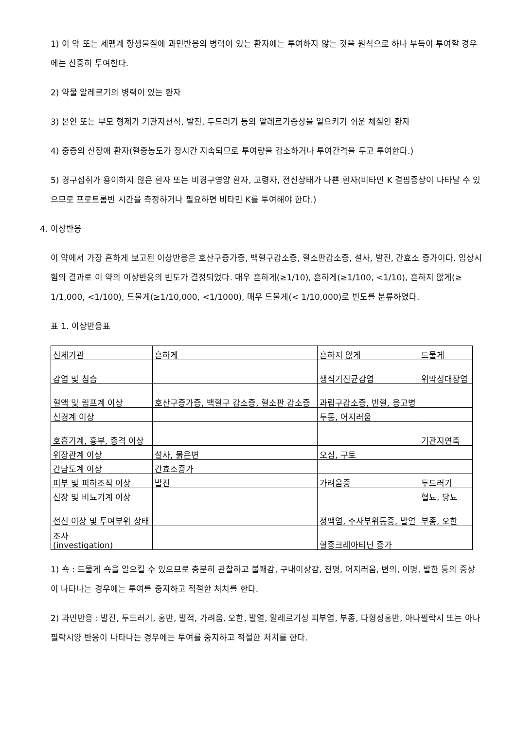1) 이 약 또는 세펨계 항생물질에 과민반응의 병력이 있는 환자에는 투여하지 않는 것을 원칙으로 하나 부득이 투여할 경우에는 신중히 투여한다.
2) 약물 알레르기의 병력이 있는 환자
3) 본인 또는 부모 형제가 기관지천식, 발진, 두드러기 등의 알레르기증상을 일으키기 쉬운 체질인 환자
4) 중증의 신장애 환자(혈중농도가 장시간 지속되므로 투여량을 감소하거나 투여간격을 두고 투여한다.)
5) 경구섭취가 용이하지 않은 환자 또는 비경구영양 환자, 고령자, 전신상태가 나쁜 환자(비타민 K 결핍증상이 나타날 수 있으므로 프로트롬빈 시간을 측정하거나 필요하면 비타민 K를 투여해야 한다.)
4. 이상반응
이 약에서 가장 흔하게 보고된 이상반응은 호산구증가증, 백혈구감소증, 혈소판감소증, 설사, 발진, 간효소 증가이다. 임상시험의 결과로 이 약의 이상반응의 빈도가 결정되었다. 매우 흔하게(≥1/10), 흔하게(≥1/100, <1/10), 흔하지 않게(≥ 1/1,000, <1/100), 드물게(≥1/10,000, <1/1000), 매우 드물게(< 1/10,000)로 빈도를 분류하였다.
표 1. 이상반응표
| 신체기관 | 흔하게 | 흔하지 않게 | 드물게 |
| 감염 및 침습 | | 생식기진균감염 | 위막성대장염 |
| 혈액 및 림프계 이상 | 호산구증가증, 백혈구 감소증, 혈소판 감소증 | 과립구감소증, 빈혈, 응고병 | |
| 신경계 이상 | | 두통, 어지러움 | |
| 호흡기계, 흉부, 종격 이상 | | | 기관지연축 |
| 위장관계 이상 | 설사, 묽은변 | 오심, 구토 | |
| 간담도계 이상 | 간효소증가 | | |
| 피부 및 피하조직 이상 | 발진 | 가려움증 | 두드러기 |
| 신장 및 비뇨기계 이상 | | | 혈뇨, 당뇨 |
| 전신 이상 및 투여부위 상태 | | 정맥염, 주사부위통증, 발열 | 부종, 오한 |
| 조사 (investigation) | | 혈중크레아티닌 증가 | |
1) 쇽 : 드물게 쇽을 일으킬 수 있으므로 충분히 관찰하고 불쾌감, 구내이상감, 천명, 어지러움, 변의, 이명, 발한 등의 증상이 나타나는 경우에는 투여를 중지하고 적절한 처치를 한다.
2) 과민반응 : 발진, 두드러기, 홍반, 발적, 가려움, 오한, 발열, 알레르기성 피부염, 부종, 다형성홍반, 아나필락시 또는 아나필락시양 반응이 나타나는 경우에는 투여를 중지하고 적절한 처치를 한다.